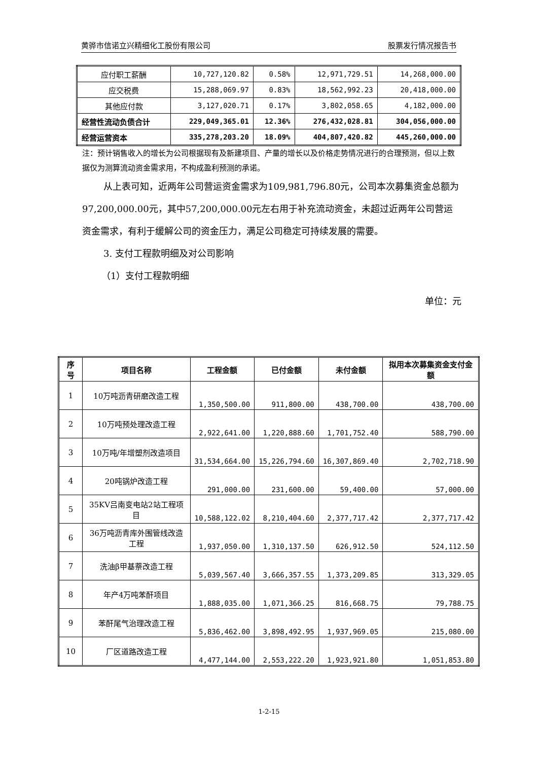黄骅市信诺立兴精细化工股份有限公司 股票发行情况报告书
| 应付职工薪酬 | 10,727,120.82 | 0.58% | 12,971,729.51 | 14,268,000.00 |
| 应交税费 | 15,288,069.97 | 0.83% | 18,562,992.23 | 20,418,000.00 |
| 其他应付款 | 3,127,020.71 | 0.17% | 3,802,058.65 | 4,182,000.00 |
| 经营性流动负债合计 | 229,049,365.01 | 12.36% | 276,432,028.81 | 304,056,000.00 |
| 经营运营资本 | 335,278,203.20 | 18.09% | 404,807,420.82 | 445,260,000.00 |
注：预计销售收入的增长为公司根据现有及新建项目、产量的增长以及价格走势情况进行的合理预测，但以上数据仅为测算流动资金需求用，不构成盈利预测的承诺。
从上表可知，近两年公司营运资金需求为109,981,796.80元，公司本次募集资金总额为97,200,000.00元，其中57,200,000.00元左右用于补充流动资金，未超过近两年公司营运资金需求，有利于缓解公司的资金压力，满足公司稳定可持续发展的需要。
3. 支付工程款明细及对公司影响
（1）支付工程款明细
单位：元
| 序号 | 项目名称 | 工程金额 | 已付金额 | 未付金额 | 拟用本次募集资金支付金额 |
| --- | --- | --- | --- | --- | --- |
| 1 | 10万吨沥青研磨改造工程 | 1,350,500.00 | 911,800.00 | 438,700.00 | 438,700.00 |
| 2 | 10万吨预处理改造工程 | 2,922,641.00 | 1,220,888.60 | 1,701,752.40 | 588,790.00 |
| 3 | 10万吨/年增塑剂改造项目 | 31,534,664.00 | 15,226,794.60 | 16,307,869.40 | 2,702,718.90 |
| 4 | 20吨锅炉改造工程 | 291,000.00 | 231,600.00 | 59,400.00 | 57,000.00 |
| 5 | 35KV吕南变电站2站工程项目 | 10,588,122.02 | 8,210,404.60 | 2,377,717.42 | 2,377,717.42 |
| 6 | 36万吨沥青库外围管线改造工程 | 1,937,050.00 | 1,310,137.50 | 626,912.50 | 524,112.50 |
| 7 | 洗油β甲基萘改造工程 | 5,039,567.40 | 3,666,357.55 | 1,373,209.85 | 313,329.05 |
| 8 | 年产4万吨苯酐项目 | 1,888,035.00 | 1,071,366.25 | 816,668.75 | 79,788.75 |
| 9 | 苯酐尾气治理改造工程 | 5,836,462.00 | 3,898,492.95 | 1,937,969.05 | 215,080.00 |
| 10 | 厂区道路改造工程 | 4,477,144.00 | 2,553,222.20 | 1,923,921.80 | 1,051,853.80 |
1-2-15